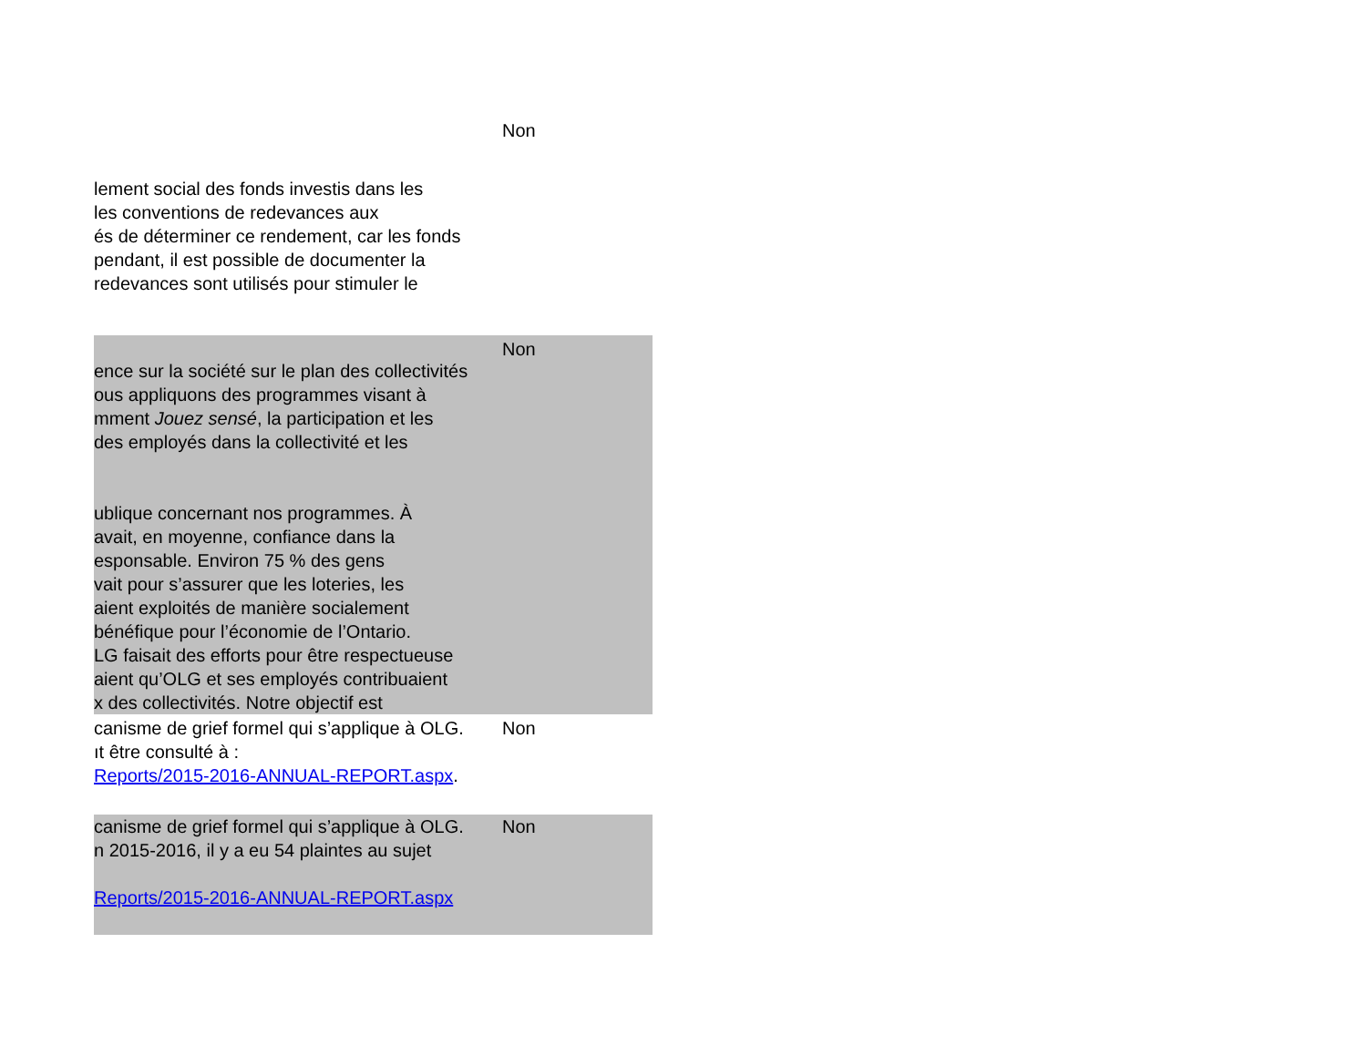| | Non |
| lement social des fonds investis dans les les conventions de redevances aux és de déterminer ce rendement, car les fonds pendant, il est possible de documenter la redevances sont utilisés pour stimuler le | |
| ence sur la société sur le plan des collectivités ous appliquons des programmes visant à mment Jouez sensé , la participation et les des employés dans la collectivité et les ublique concernant nos programmes. À avait, en moyenne, confiance dans la esponsable. Environ 75 % des gens vait pour s’assurer que les loteries, les aient exploités de manière socialement bénéfique pour l’économie de l’Ontario. LG faisait des efforts pour être respectueuse aient qu’OLG et ses employés contribuaient x des collectivités. Notre objectif est | Non |
| canisme de grief formel qui s’applique à OLG. ıt être consulté à : Reports/2015-2016-ANNUAL-REPORT.aspx . | Non |
| canisme de grief formel qui s’applique à OLG. n 2015-2016, il y a eu 54 plaintes au sujet Reports/2015-2016-ANNUAL-REPORT.aspx | Non |